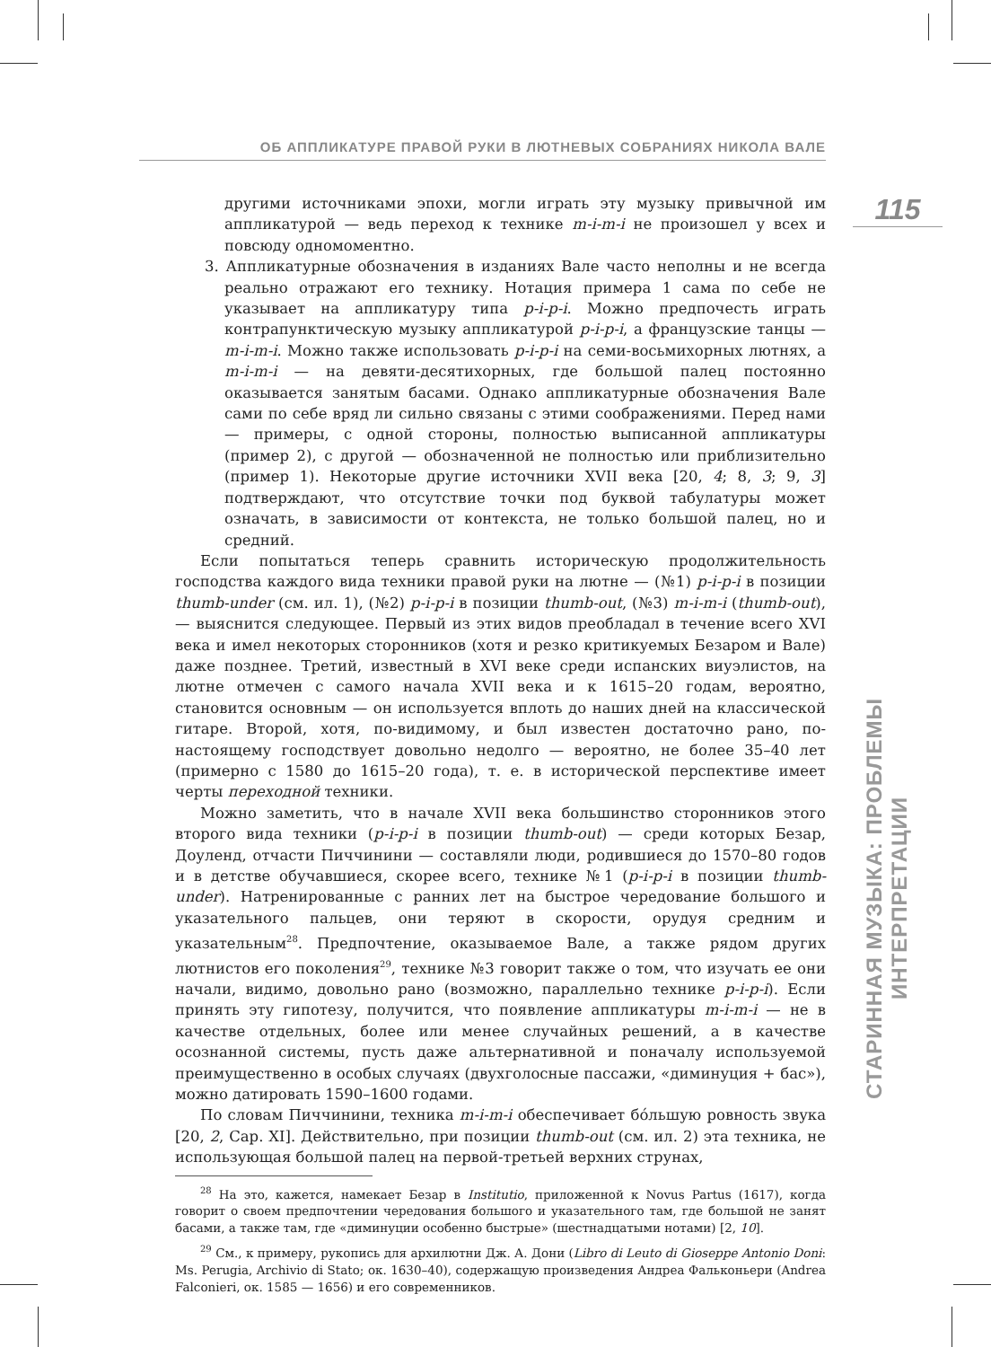ОБ АППЛИКАТУРЕ ПРАВОЙ РУКИ В ЛЮТНЕВЫХ СОБРАНИЯХ НИКОЛА ВАЛЕ
115
СТАРИННАЯ МУЗЫКА: ПРОБЛЕМЫ ИНТЕРПРЕТАЦИИ
другими источниками эпохи, могли играть эту музыку привычной им аппликатурой — ведь переход к технике m-i-m-i не произошел у всех и повсюду одномоментно.
3. Аппликатурные обозначения в изданиях Вале часто неполны и не всегда реально отражают его технику. Нотация примера 1 сама по себе не указывает на аппликатуру типа p-i-p-i. Можно предпочесть играть контрапунктическую музыку аппликатурой p-i-p-i, а французские танцы — m-i-m-i. Можно также использовать p-i-p-i на семи-восьмихорных лютнях, а m-i-m-i — на девяти-десятихорных, где большой палец постоянно оказывается занятым басами. Однако аппликатурные обозначения Вале сами по себе вряд ли сильно связаны с этими соображениями. Перед нами — примеры, с одной стороны, полностью выписанной аппликатуры (пример 2), с другой — обозначенной не полностью или приблизительно (пример 1). Некоторые другие источники XVII века [20, 4; 8, 3; 9, 3] подтверждают, что отсутствие точки под буквой табулатуры может означать, в зависимости от контекста, не только большой палец, но и средний.
Если попытаться теперь сравнить историческую продолжительность господства каждого вида техники правой руки на лютне — (№1) p-i-p-i в позиции thumb-under (см. ил. 1), (№2) p-i-p-i в позиции thumb-out, (№3) m-i-m-i (thumb-out), — выяснится следующее. Первый из этих видов преобладал в течение всего XVI века и имел некоторых сторонников (хотя и резко критикуемых Безаром и Вале) даже позднее. Третий, известный в XVI веке среди испанских виуэлистов, на лютне отмечен с самого начала XVII века и к 1615–20 годам, вероятно, становится основным — он используется вплоть до наших дней на классической гитаре. Второй, хотя, по-видимому, и был известен достаточно рано, по-настоящему господствует довольно недолго — вероятно, не более 35–40 лет (примерно с 1580 до 1615–20 года), т. е. в исторической перспективе имеет черты переходной техники.
Можно заметить, что в начале XVII века большинство сторонников этого второго вида техники (p-i-p-i в позиции thumb-out) — среди которых Безар, Доуленд, отчасти Пиччинини — составляли люди, родившиеся до 1570–80 годов и в детстве обучавшиеся, скорее всего, технике №1 (p-i-p-i в позиции thumb-under). Натренированные с ранних лет на быстрое чередование большого и указательного пальцев, они теряют в скорости, орудуя средним и указательным<sup>28</sup>. Предпочтение, оказываемое Вале, а также рядом других лютнистов его поколения<sup>29</sup>, технике №3 говорит также о том, что изучать ее они начали, видимо, довольно рано (возможно, параллельно технике p-i-p-i). Если принять эту гипотезу, получится, что появление аппликатуры m-i-m-i — не в качестве отдельных, более или менее случайных решений, а в качестве осознанной системы, пусть даже альтернативной и поначалу используемой преимущественно в особых случаях (двухголосные пассажи, «диминуция + бас»), можно датировать 1590–1600 годами.
По словам Пиччинини, техника m-i-m-i обеспечивает бóльшую ровность звука [20, 2, Cap. XI]. Действительно, при позиции thumb-out (см. ил. 2) эта техника, не использующая большой палец на первой-третьей верхних струнах,
<sup>28</sup> На это, кажется, намекает Безар в Institutio, приложенной к Novus Partus (1617), когда говорит о своем предпочтении чередования большого и указательного там, где большой не занят басами, а также там, где «диминуции особенно быстрые» (шестнадцатыми нотами) [2, 10].
<sup>29</sup> См., к примеру, рукопись для архилютни Дж. А. Дони (Libro di Leuto di Gioseppe Antonio Doni: Ms. Perugia, Archivio di Stato; ок. 1630–40), содержащую произведения Андреа Фальконьери (Andrea Falconieri, ок. 1585 — 1656) и его современников.